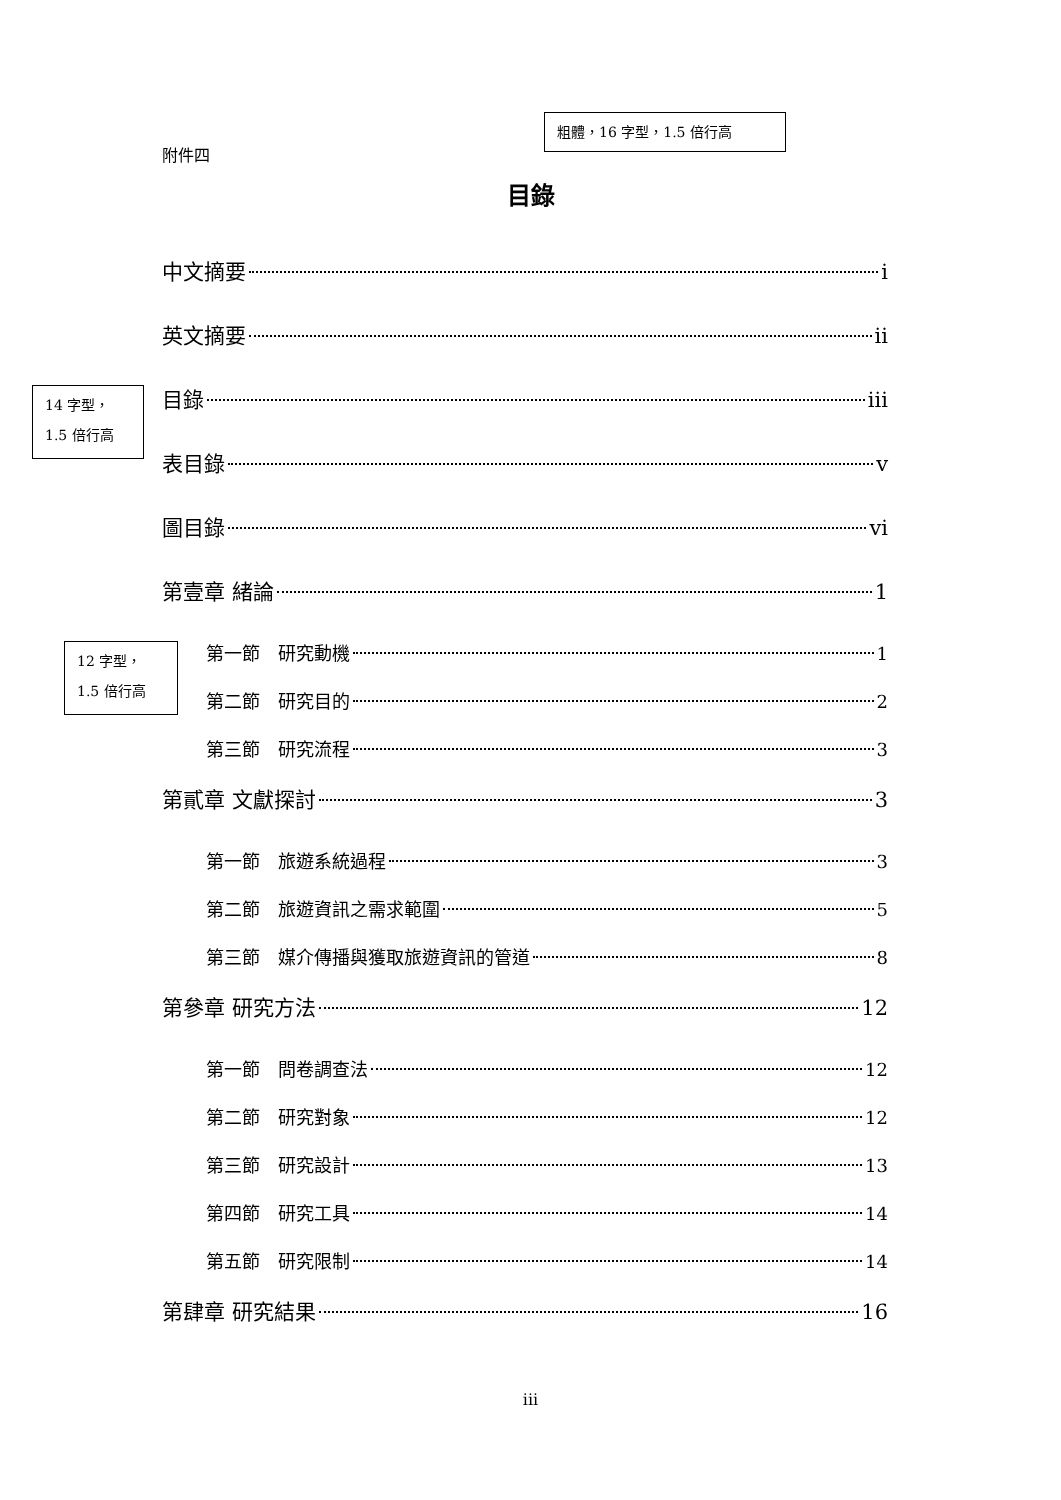附件四
粗體，16 字型，1.5 倍行高
目錄
14 字型，
1.5 倍行高
12 字型，
1.5 倍行高
中文摘要 i
英文摘要 ii
目錄 iii
表目錄 v
圖目錄 vi
第壹章 緒論 1
第一節　研究動機 1
第二節　研究目的 2
第三節　研究流程 3
第貳章 文獻探討 3
第一節　旅遊系統過程 3
第二節　旅遊資訊之需求範圍 5
第三節　媒介傳播與獲取旅遊資訊的管道 8
第參章 研究方法 12
第一節　問卷調查法 12
第二節　研究對象 12
第三節　研究設計 13
第四節　研究工具 14
第五節　研究限制 14
第肆章 研究結果 16
iii